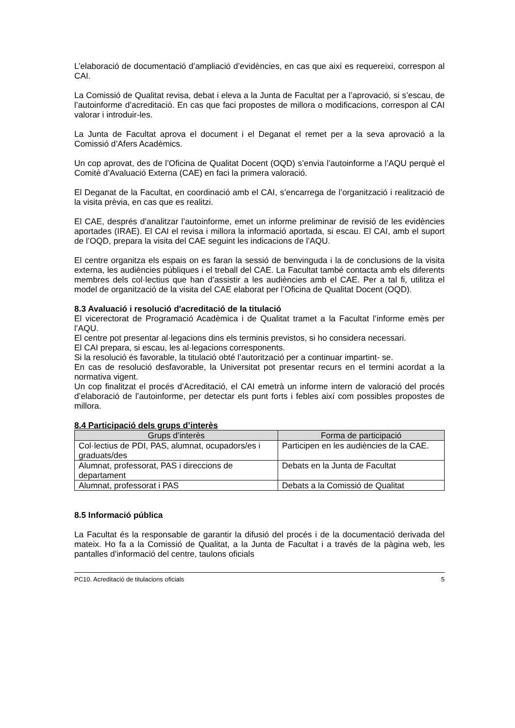L’elaboració de documentació d’ampliació d’evidències, en cas que així es requereixi, correspon al CAI.
La Comissió de Qualitat revisa, debat i eleva a la Junta de Facultat per a l’aprovació, si s’escau, de l’autoinforme d’acreditació. En cas que faci propostes de millora o modificacions, correspon al CAI valorar i introduir-les.
La Junta de Facultat aprova el document i el Deganat el remet per a la seva aprovació a la Comissió d’Afers Acadèmics.
Un cop aprovat, des de l’Oficina de Qualitat Docent (OQD) s’envia l’autoinforme a l’AQU perquè el Comitè d’Avaluació Externa (CAE) en faci la primera valoració.
El Deganat de la Facultat, en coordinació amb el CAI, s’encarrega de l’organització i realització de la visita prèvia, en cas que es realitzi.
El CAE, després d’analitzar l’autoinforme, emet un informe preliminar de revisió de les evidències aportades (IRAE). El CAI el revisa i millora la informació aportada, si escau. El CAI, amb el suport de l’OQD, prepara la visita del CAE seguint les indicacions de l’AQU.
El centre organitza els espais on es faran la sessió de benvinguda i la de conclusions de la visita externa, les audiències públiques i el treball del CAE. La Facultat també contacta amb els diferents membres dels col·lectius que han d’assistir a les audiències amb el CAE. Per a tal fi, utilitza el model de organització de la visita del CAE elaborat per l’Oficina de Qualitat Docent (OQD).
8.3 Avaluació i resolució d'acreditació de la titulació
El vicerectorat de Programació Acadèmica i de Qualitat tramet a la Facultat l’informe emès per l’AQU.
El centre pot presentar al·legacions dins els terminis previstos, si ho considera necessari.
El CAI prepara, si escau, les al·legacions corresponents.
Si la resolució és favorable, la titulació obté l’autorització per a continuar impartint- se.
En cas de resolució desfavorable, la Universitat pot presentar recurs en el termini acordat a la normativa vigent.
Un cop finalitzat el procés d’Acreditació, el CAI emetrà un informe intern de valoració del procés d’elaboració de l’autoinforme, per detectar els punt forts i febles així com possibles propostes de millora.
8.4 Participació dels grups d’interès
| Grups d’interès | Forma de participació |
| --- | --- |
| Col·lectius de PDI, PAS, alumnat, ocupadors/es i graduats/des | Participen en les audiències de la CAE. |
| Alumnat, professorat, PAS i direccions de departament | Debats en la Junta de Facultat |
| Alumnat, professorat i PAS | Debats a la Comissió de Qualitat |
8.5 Informació pública
La Facultat és la responsable de garantir la difusió del procés i de la documentació derivada del mateix. Ho fa a la Comissió de Qualitat, a la Junta de Facultat i a través de la pàgina web, les pantalles d’informació del centre, taulons oficials
PC10. Acreditació de titulacions oficials 5